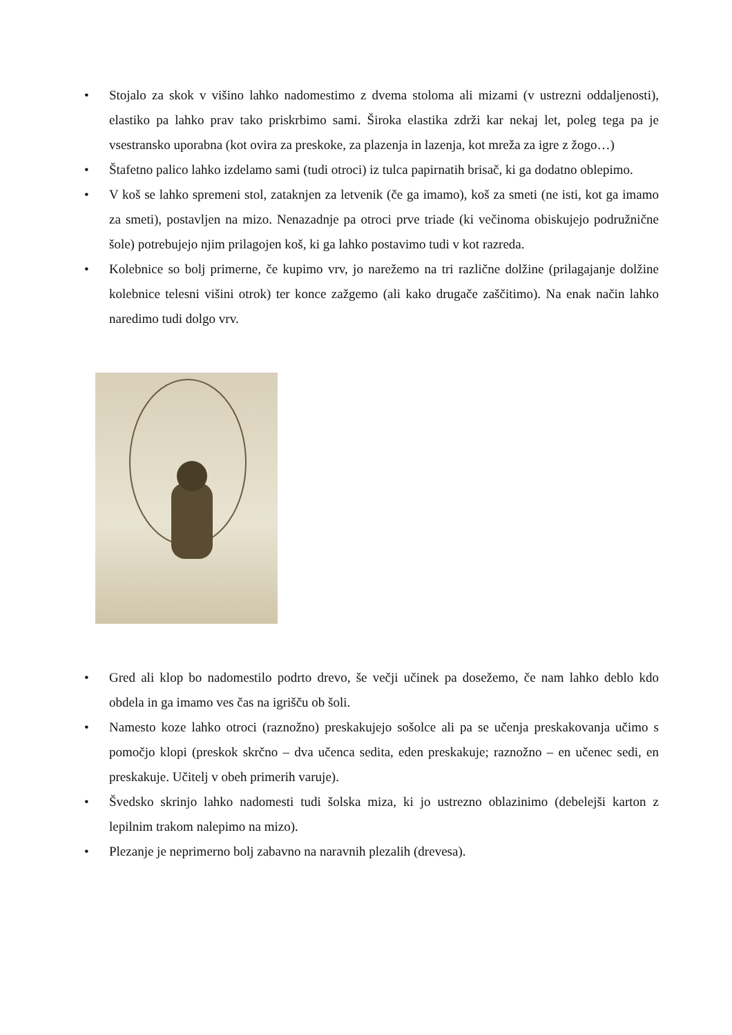• Stojalo za skok v višino lahko nadomestimo z dvema stoloma ali mizami (v ustrezni oddaljenosti), elastiko pa lahko prav tako priskrbimo sami. Široka elastika zdrži kar nekaj let, poleg tega pa je vsestransko uporabna (kot ovira za preskoke, za plazenja in lazenja, kot mreža za igre z žogo…)
• Štafetno palico lahko izdelamo sami (tudi otroci) iz tulca papirnatih brisač, ki ga dodatno oblepimo.
• V koš se lahko spremeni stol, zataknjen za letvenik (če ga imamo), koš za smeti (ne isti, kot ga imamo za smeti), postavljen na mizo. Nenazadnje pa otroci prve triade (ki večinoma obiskujejo podružnične šole) potrebujejo njim prilagojen koš, ki ga lahko postavimo tudi v kot razreda.
• Kolebnice so bolj primerne, če kupimo vrv, jo narežemo na tri različne dolžine (prilagajanje dolžine kolebnice telesni višini otrok) ter konce zažgemo (ali kako drugače zaščitimo). Na enak način lahko naredimo tudi dolgo vrv.
• Gred ali klop bo nadomestilo podrto drevo, še večji učinek pa dosežemo, če nam lahko deblo kdo obdela in ga imamo ves čas na igrišču ob šoli.
• Namesto koze lahko otroci (raznožno) preskakujejo sošolce ali pa se učenja preskakovanja učimo s pomočjo klopi (preskok skrčno – dva učenca sedita, eden preskakuje; raznožno – en učenec sedi, en preskakuje. Učitelj v obeh primerih varuje).
• Švedsko skrinjo lahko nadomesti tudi šolska miza, ki jo ustrezno oblazinimo (debelejši karton z lepilnim trakom nalepimo na mizo).
• Plezanje je neprimerno bolj zabavno na naravnih plezalih (drevesa).